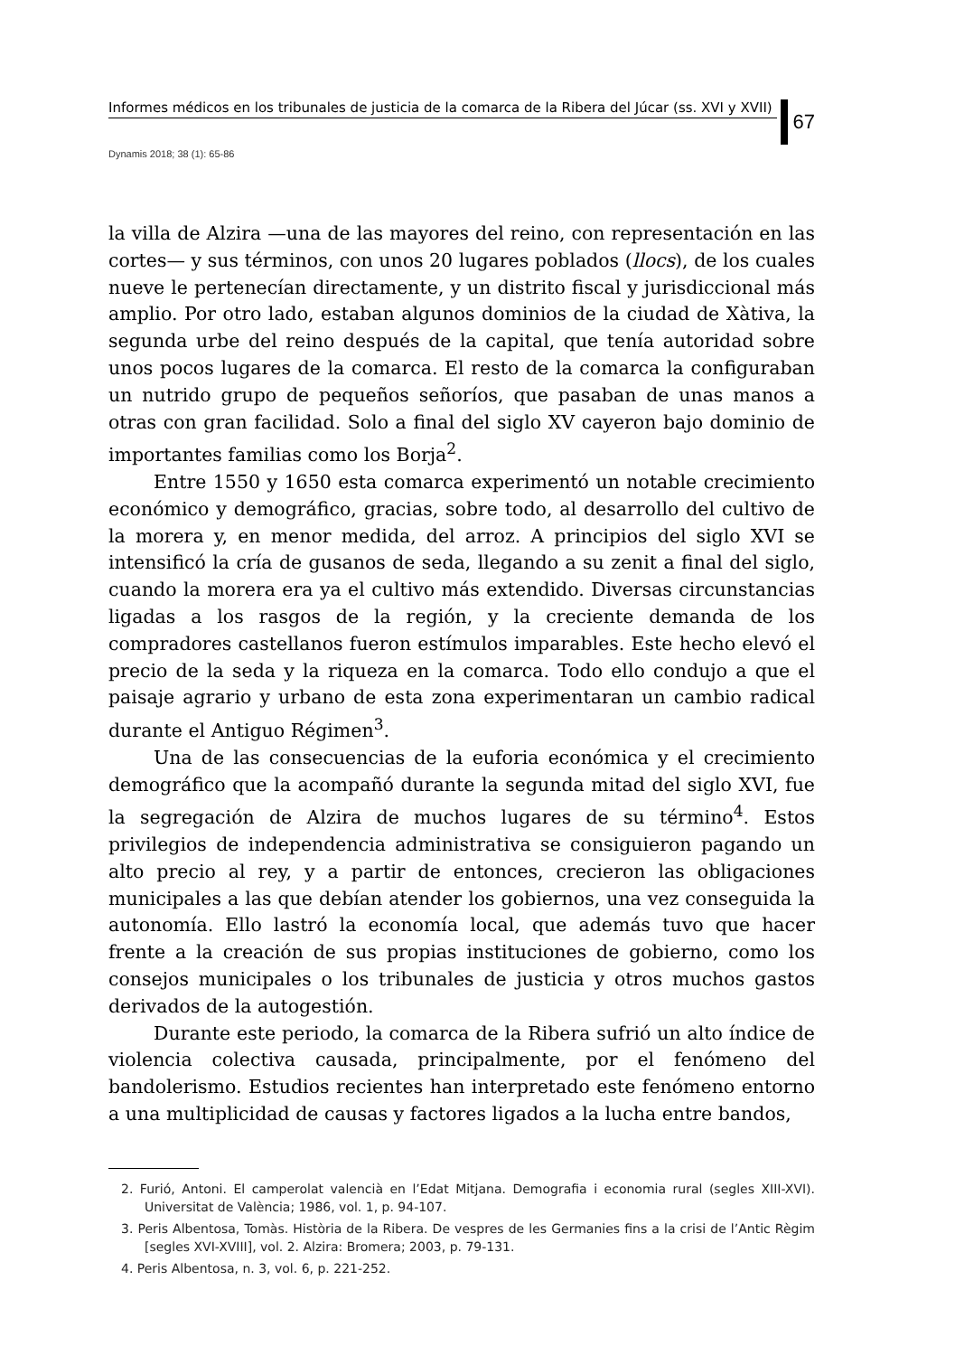Informes médicos en los tribunales de justicia de la comarca de la Ribera del Júcar (ss. XVI y XVII)
67
Dynamis 2018; 38 (1): 65-86
la villa de Alzira —una de las mayores del reino, con representación en las cortes— y sus términos, con unos 20 lugares poblados (llocs), de los cuales nueve le pertenecían directamente, y un distrito fiscal y jurisdiccional más amplio. Por otro lado, estaban algunos dominios de la ciudad de Xàtiva, la segunda urbe del reino después de la capital, que tenía autoridad sobre unos pocos lugares de la comarca. El resto de la comarca la configuraban un nutrido grupo de pequeños señoríos, que pasaban de unas manos a otras con gran facilidad. Solo a final del siglo XV cayeron bajo dominio de importantes familias como los Borja<sup>2</sup>.
Entre 1550 y 1650 esta comarca experimentó un notable crecimiento económico y demográfico, gracias, sobre todo, al desarrollo del cultivo de la morera y, en menor medida, del arroz. A principios del siglo XVI se intensificó la cría de gusanos de seda, llegando a su zenit a final del siglo, cuando la morera era ya el cultivo más extendido. Diversas circunstancias ligadas a los rasgos de la región, y la creciente demanda de los compradores castellanos fueron estímulos imparables. Este hecho elevó el precio de la seda y la riqueza en la comarca. Todo ello condujo a que el paisaje agrario y urbano de esta zona experimentaran un cambio radical durante el Antiguo Régimen<sup>3</sup>.
Una de las consecuencias de la euforia económica y el crecimiento demográfico que la acompañó durante la segunda mitad del siglo XVI, fue la segregación de Alzira de muchos lugares de su término<sup>4</sup>. Estos privilegios de independencia administrativa se consiguieron pagando un alto precio al rey, y a partir de entonces, crecieron las obligaciones municipales a las que debían atender los gobiernos, una vez conseguida la autonomía. Ello lastró la economía local, que además tuvo que hacer frente a la creación de sus propias instituciones de gobierno, como los consejos municipales o los tribunales de justicia y otros muchos gastos derivados de la autogestión.
Durante este periodo, la comarca de la Ribera sufrió un alto índice de violencia colectiva causada, principalmente, por el fenómeno del bandolerismo. Estudios recientes han interpretado este fenómeno entorno a una multiplicidad de causas y factores ligados a la lucha entre bandos,
2. Furió, Antoni. El camperolat valencià en l’Edat Mitjana. Demografia i economia rural (segles XIII-XVI). Universitat de València; 1986, vol. 1, p. 94-107.
3. Peris Albentosa, Tomàs. Història de la Ribera. De vespres de les Germanies fins a la crisi de l’Antic Règim [segles XVI-XVIII], vol. 2. Alzira: Bromera; 2003, p. 79-131.
4. Peris Albentosa, n. 3, vol. 6, p. 221-252.